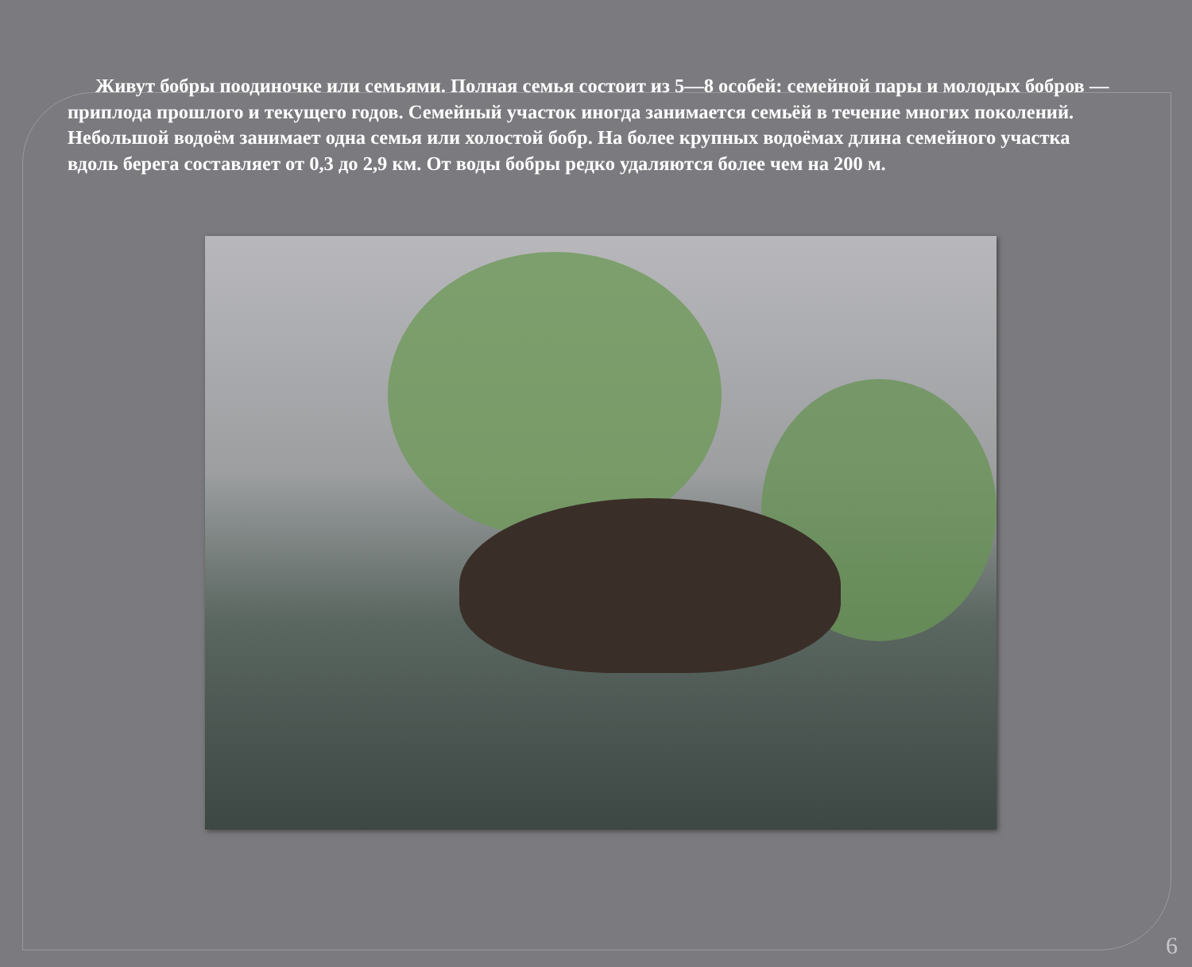Живут бобры поодиночке или семьями. Полная семья состоит из 5—8 особей: семейной пары и молодых бобров — приплода прошлого и текущего годов. Семейный участок иногда занимается семьёй в течение многих поколений. Небольшой водоём занимает одна семья или холостой бобр. На более крупных водоёмах длина семейного участка вдоль берега составляет от 0,3 до 2,9 км. От воды бобры редко удаляются более чем на 200 м.
6